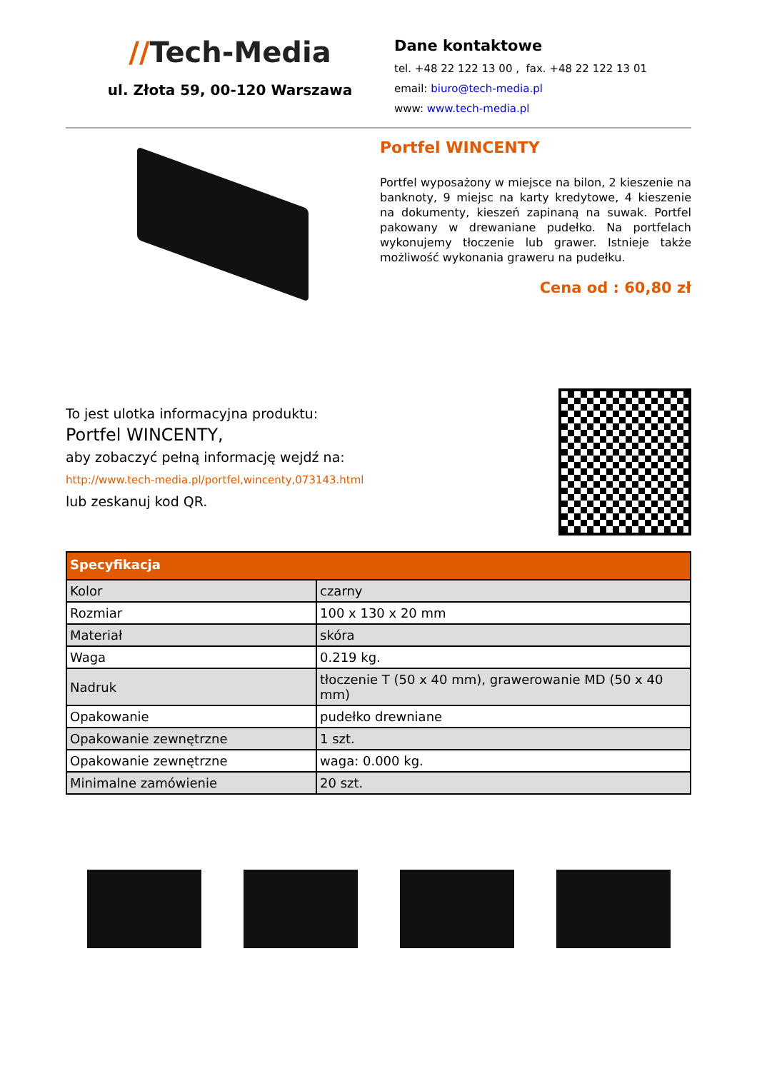//Tech-Media
ul. Złota 59, 00-120 Warszawa
Dane kontaktowe
tel. +48 22 122 13 00 , fax. +48 22 122 13 01
email: biuro@tech-media.pl
www: www.tech-media.pl
Portfel WINCENTY
Portfel wyposażony w miejsce na bilon, 2 kieszenie na banknoty, 9 miejsc na karty kredytowe, 4 kieszenie na dokumenty, kieszeń zapinaną na suwak. Portfel pakowany w drewaniane pudełko. Na portfelach wykonujemy tłoczenie lub grawer. Istnieje także możliwość wykonania graweru na pudełku.
Cena od : 60,80 zł
To jest ulotka informacyjna produktu:
Portfel WINCENTY,
aby zobaczyć pełną informację wejdź na:
http://www.tech-media.pl/portfel,wincenty,073143.html
lub zeskanuj kod QR.
| Specyfikacja | |
| --- | --- |
| Kolor | czarny |
| Rozmiar | 100 x 130 x 20 mm |
| Materiał | skóra |
| Waga | 0.219 kg. |
| Nadruk | tłoczenie T (50 x 40 mm), grawerowanie MD (50 x 40 mm) |
| Opakowanie | pudełko drewniane |
| Opakowanie zewnętrzne | 1 szt. |
| Opakowanie zewnętrzne | waga: 0.000 kg. |
| Minimalne zamówienie | 20 szt. |